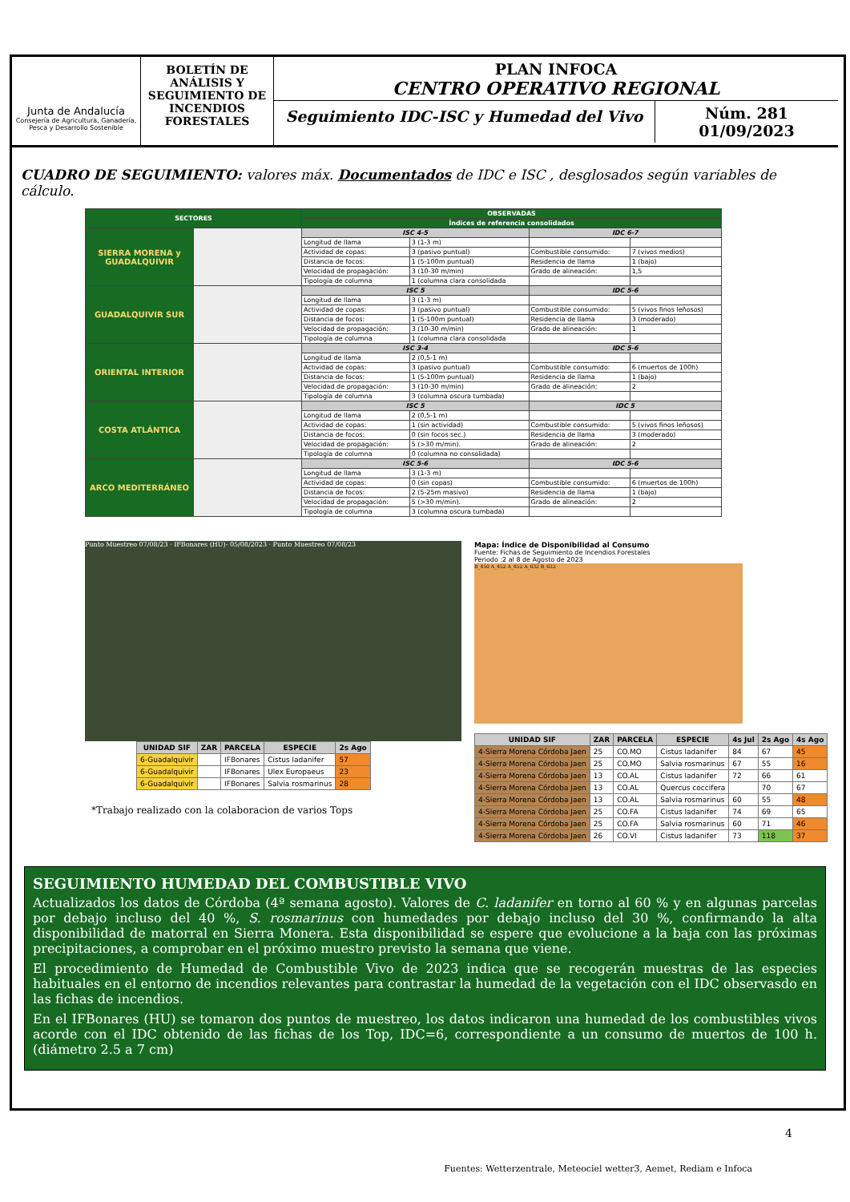Junta de Andalucía
Consejería de Agricultura, Ganadería, Pesca y Desarrollo Sostenible
BOLETÍN DE ANÁLISIS Y SEGUIMIENTO DE INCENDIOS FORESTALES
PLAN INFOCA
CENTRO OPERATIVO REGIONAL
Seguimiento IDC-ISC y Humedad del Vivo
Núm. 281
01/09/2023
CUADRO DE SEGUIMIENTO: valores máx. Documentados de IDC e ISC , desglosados según variables de cálculo.
| SECTORES | | OBSERVADAS | | | |
| --- | --- | --- | --- | --- | --- |
| | | Índices de referencia consolidados | | | |
| SIERRA MORENA y GUADALQUIVIR | | ISC 4-5 | | IDC 6-7 | |
| | | Longitud de llama | 3 (1-3 m) | | |
| | | Actividad de copas: | 3 (pasivo puntual) | Combustible consumido: | 7 (vivos medios) |
| | | Distancia de focos: | 1 (5-100m puntual) | Residencia de llama | 1 (bajo) |
| | | Velocidad de propagación: | 3 (10-30 m/min) | Grado de alineación: | 1,5 |
| | | Tipología de columna | 1 (columna clara consolidada | | |
| GUADALQUIVIR SUR | | ISC 5 | | IDC 5-6 | |
| | | Longitud de llama | 3 (1-3 m) | | |
| | | Actividad de copas: | 3 (pasivo puntual) | Combustible consumido: | 5 (vivos finos leñosos) |
| | | Distancia de focos: | 1 (5-100m puntual) | Residencia de llama | 3 (moderado) |
| | | Velocidad de propagación: | 3 (10-30 m/min) | Grado de alineación: | 1 |
| | | Tipología de columna | 1 (columna clara consolidada | | |
| ORIENTAL INTERIOR | | ISC 3-4 | | IDC 5-6 | |
| | | Longitud de llama | 2 (0,5-1 m) | | |
| | | Actividad de copas: | 3 (pasivo puntual) | Combustible consumido: | 6 (muertos de 100h) |
| | | Distancia de focos: | 1 (5-100m puntual) | Residencia de llama | 1 (bajo) |
| | | Velocidad de propagación: | 3 (10-30 m/min) | Grado de alineación: | 2 |
| | | Tipología de columna | 3 (columna oscura tumbada) | | |
| COSTA ATLÁNTICA | | ISC 5 | | IDC 5 | |
| | | Longitud de llama | 2 (0,5-1 m) | | |
| | | Actividad de copas: | 1 (sin actividad) | Combustible consumido: | 5 (vivos finos leñosos) |
| | | Distancia de focos: | 0 (sin focos sec.) | Residencia de llama | 3 (moderado) |
| | | Velocidad de propagación: | 5 (>30 m/min). | Grado de alineación: | 2 |
| | | Tipología de columna | 0 (columna no consolidada) | | |
| ARCO MEDITERRÁNEO | | ISC 5-6 | | IDC 5-6 | |
| | | Longitud de llama | 3 (1-3 m) | | |
| | | Actividad de copas: | 0 (sin copas) | Combustible consumido: | 6 (muertos de 100h) |
| | | Distancia de focos: | 2 (5-25m masivo) | Residencia de llama | 1 (bajo) |
| | | Velocidad de propagación: | 5 (>30 m/min). | Grado de alineación: | 2 |
| | | Tipología de columna | 3 (columna oscura tumbada) | | |
Punto Muestreo 07/08/23 · IFBonares (HU)- 05/08/2023 · Punto Muestreo 07/08/23
| UNIDAD SIF | ZAR | PARCELA | ESPECIE | 2s Ago |
| --- | --- | --- | --- | --- |
| 6-Guadalquivir | | IFBonares | Cistus ladanifer | 57 |
| 6-Guadalquivir | | IFBonares | Ulex Europaeus | 23 |
| 6-Guadalquivir | | IFBonares | Salvia rosmarinus | 28 |
*Trabajo realizado con la colaboracion de varios Tops
Mapa: Índice de Disponibilidad al Consumo
Fuente: Fichas de Seguimiento de Incendios Forestales
Periodo :2 al 8 de Agosto de 2023
B_450 A_452 A_452 A_632 B_632
| UNIDAD SIF | ZAR | PARCELA | ESPECIE | 4s Jul | 2s Ago | 4s Ago |
| --- | --- | --- | --- | --- | --- | --- |
| 4-Sierra Morena Córdoba Jaen | 25 | CO.MO | Cistus ladanifer | 84 | 67 | 45 |
| 4-Sierra Morena Córdoba Jaen | 25 | CO.MO | Salvia rosmarinus | 67 | 55 | 16 |
| 4-Sierra Morena Córdoba Jaen | 13 | CO.AL | Cistus ladanifer | 72 | 66 | 61 |
| 4-Sierra Morena Córdoba Jaen | 13 | CO.AL | Quercus coccifera | | 70 | 67 |
| 4-Sierra Morena Córdoba Jaen | 13 | CO.AL | Salvia rosmarinus | 60 | 55 | 48 |
| 4-Sierra Morena Córdoba Jaen | 25 | CO.FA | Cistus ladanifer | 74 | 69 | 65 |
| 4-Sierra Morena Córdoba Jaen | 25 | CO.FA | Salvia rosmarinus | 60 | 71 | 46 |
| 4-Sierra Morena Córdoba Jaen | 26 | CO.VI | Cistus ladanifer | 73 | 118 | 37 |
SEGUIMIENTO HUMEDAD DEL COMBUSTIBLE VIVO
Actualizados los datos de Córdoba (4ª semana agosto). Valores de C. ladanifer en torno al 60 % y en algunas parcelas por debajo incluso del 40 %, S. rosmarinus con humedades por debajo incluso del 30 %, confirmando la alta disponibilidad de matorral en Sierra Monera. Esta disponibilidad se espere que evolucione a la baja con las próximas precipitaciones, a comprobar en el próximo muestro previsto la semana que viene.
El procedimiento de Humedad de Combustible Vivo de 2023 indica que se recogerán muestras de las especies habituales en el entorno de incendios relevantes para contrastar la humedad de la vegetación con el IDC observasdo en las fichas de incendios.
En el IFBonares (HU) se tomaron dos puntos de muestreo, los datos indicaron una humedad de los combustibles vivos acorde con el IDC obtenido de las fichas de los Top, IDC=6, correspondiente a un consumo de muertos de 100 h. (diámetro 2.5 a 7 cm)
4
Fuentes: Wetterzentrale, Meteociel wetter3, Aemet, Rediam e Infoca